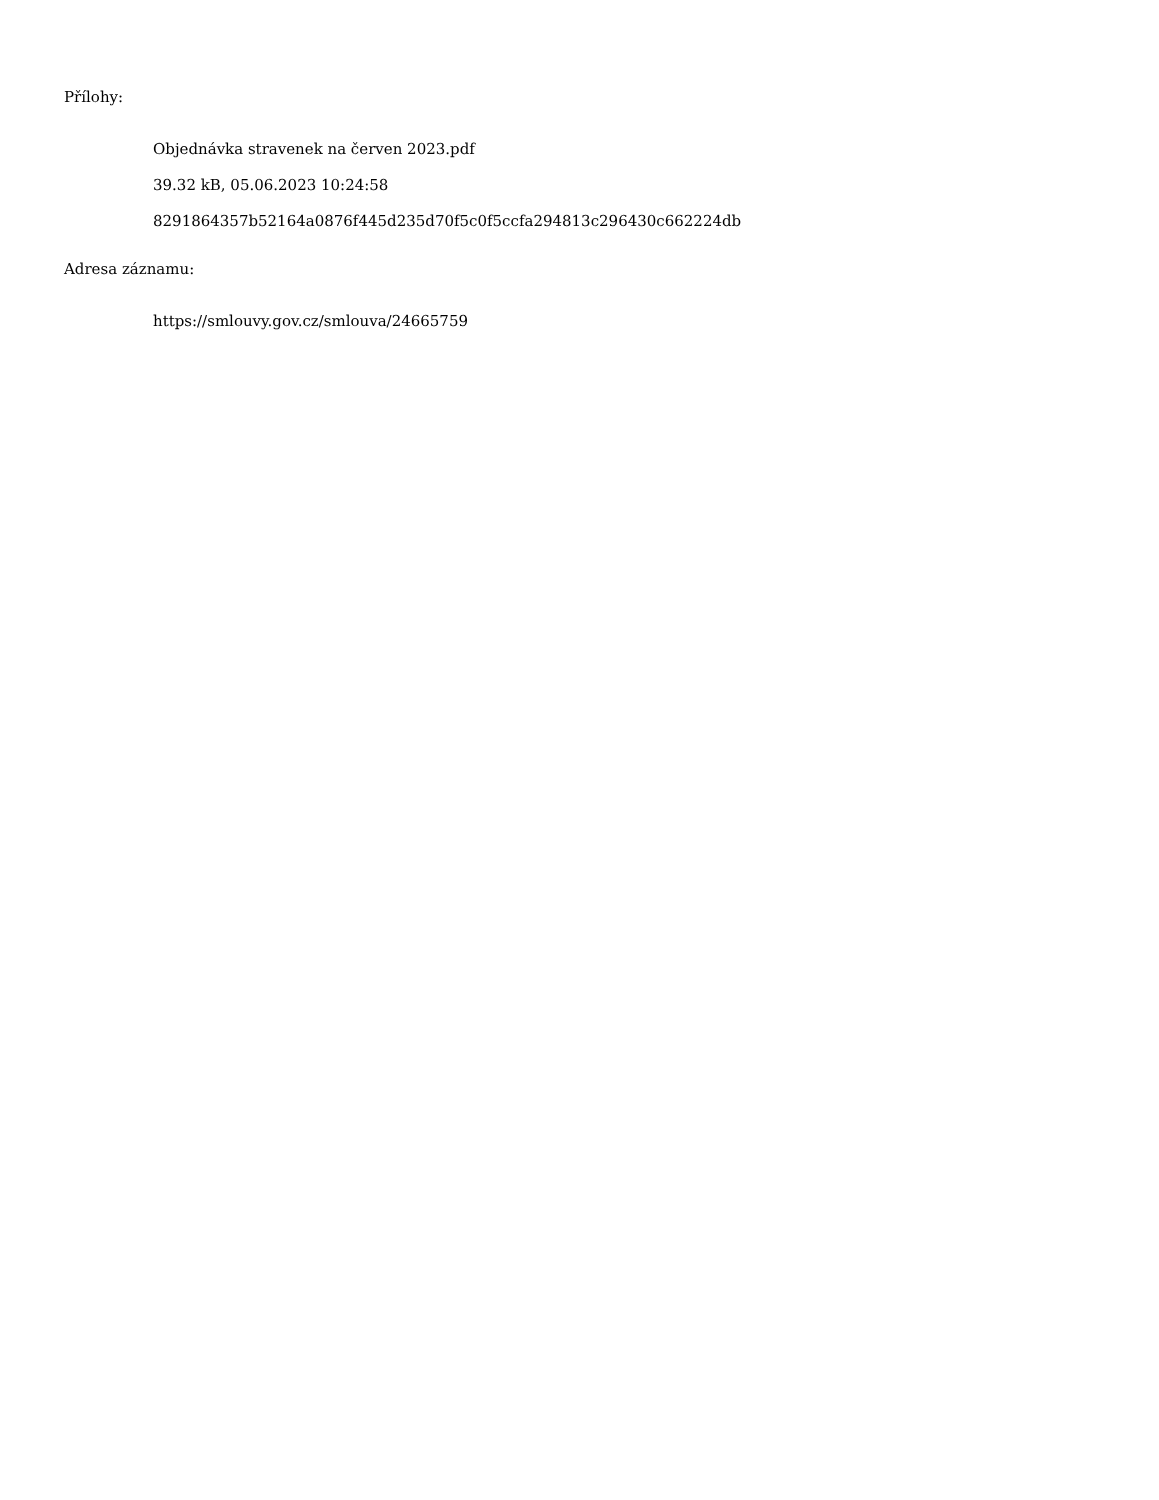Přílohy:
Objednávka stravenek na červen 2023.pdf
39.32 kB, 05.06.2023 10:24:58
8291864357b52164a0876f445d235d70f5c0f5ccfa294813c296430c662224db
Adresa záznamu:
https://smlouvy.gov.cz/smlouva/24665759